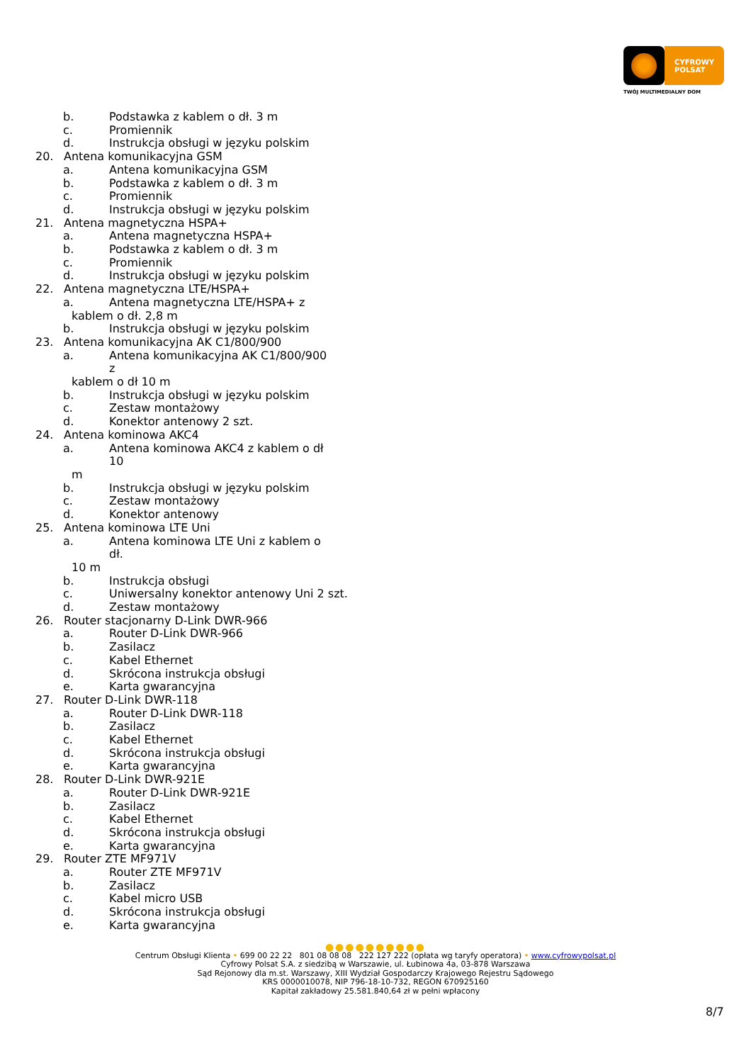CYFROWY
POLSAT
TWÓJ MULTIMEDIALNY DOM
b. Podstawka z kablem o dł. 3 m
c. Promiennik
d. Instrukcja obsługi w języku polskim
20. Antena komunikacyjna GSM
a. Antena komunikacyjna GSM
b. Podstawka z kablem o dł. 3 m
c. Promiennik
d. Instrukcja obsługi w języku polskim
21. Antena magnetyczna HSPA+
a. Antena magnetyczna HSPA+
b. Podstawka z kablem o dł. 3 m
c. Promiennik
d. Instrukcja obsługi w języku polskim
22. Antena magnetyczna LTE/HSPA+
a. Antena magnetyczna LTE/HSPA+ z
kablem o dł. 2,8 m
b. Instrukcja obsługi w języku polskim
23. Antena komunikacyjna AK C1/800/900
a. Antena komunikacyjna AK C1/800/900 z
kablem o dł 10 m
b. Instrukcja obsługi w języku polskim
c. Zestaw montażowy
d. Konektor antenowy 2 szt.
24. Antena kominowa AKC4
a. Antena kominowa AKC4 z kablem o dł 10
m
b. Instrukcja obsługi w języku polskim
c. Zestaw montażowy
d. Konektor antenowy
25. Antena kominowa LTE Uni
a. Antena kominowa LTE Uni z kablem o dł.
10 m
b. Instrukcja obsługi
c. Uniwersalny konektor antenowy Uni 2 szt.
d. Zestaw montażowy
26. Router stacjonarny D-Link DWR-966
a. Router D-Link DWR-966
b. Zasilacz
c. Kabel Ethernet
d. Skrócona instrukcja obsługi
e. Karta gwarancyjna
27. Router D-Link DWR-118
a. Router D-Link DWR-118
b. Zasilacz
c. Kabel Ethernet
d. Skrócona instrukcja obsługi
e. Karta gwarancyjna
28. Router D-Link DWR-921E
a. Router D-Link DWR-921E
b. Zasilacz
c. Kabel Ethernet
d. Skrócona instrukcja obsługi
e. Karta gwarancyjna
29. Router ZTE MF971V
a. Router ZTE MF971V
b. Zasilacz
c. Kabel micro USB
d. Skrócona instrukcja obsługi
e. Karta gwarancyjna
●●●●●●●●●●
Centrum Obsługi Klienta • 699 00 22 22 801 08 08 08 222 127 222 (opłata wg taryfy operatora) • www.cyfrowypolsat.pl
Cyfrowy Polsat S.A. z siedzibą w Warszawie, ul. Łubinowa 4a, 03-878 Warszawa
Sąd Rejonowy dla m.st. Warszawy, XIII Wydział Gospodarczy Krajowego Rejestru Sądowego
KRS 0000010078, NIP 796-18-10-732, REGON 670925160
Kapitał zakładowy 25.581.840,64 zł w pełni wpłacony
8/7